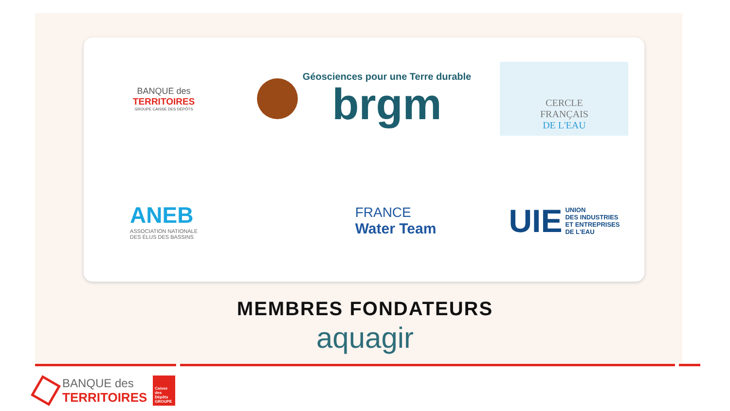BANQUE des
TERRITOIRES
GROUPE CAISSE DES DÉPÔTS
Géosciences pour une Terre durable
brgm
CERCLE
FRANÇAIS
DE L'EAU
ANEB
ASSOCIATION NATIONALE
DES ÉLUS DES BASSINS
FRANCE
Water Team
UIE
UNION
DES INDUSTRIES
ET ENTREPRISES
DE L'EAU
MEMBRES FONDATEURS
aquagir
BANQUE des
TERRITOIRES
Caisse des Dépôts GROUPE